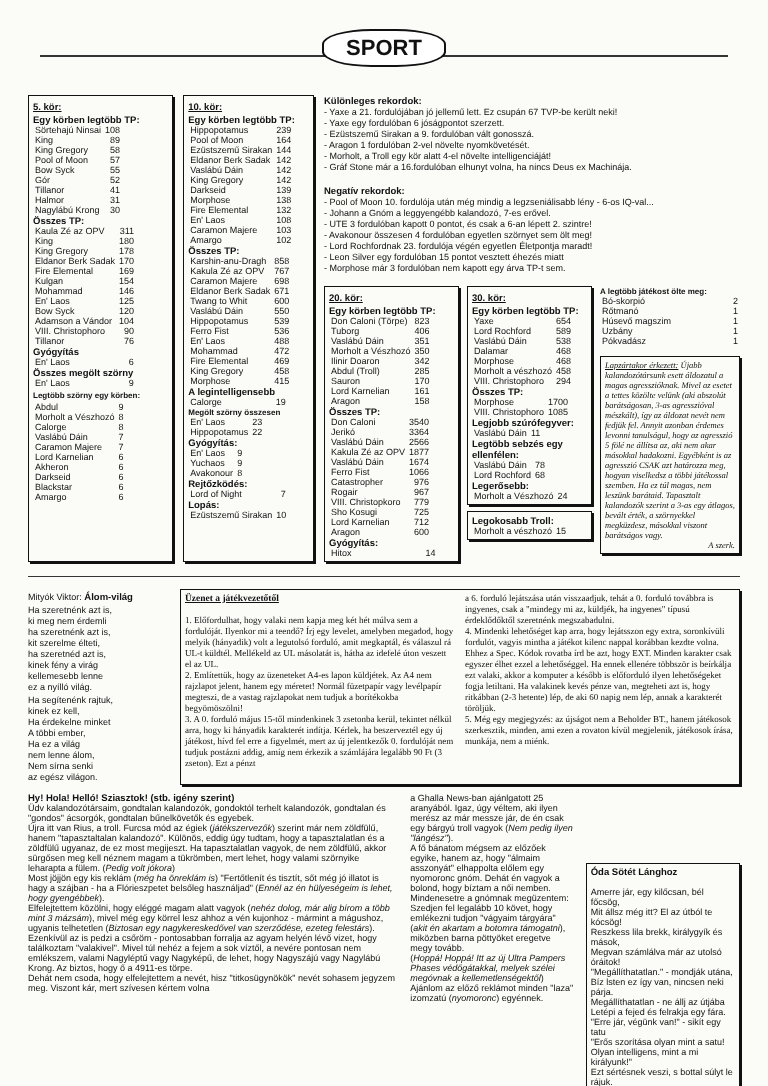SPORT
5. kör:
Egy körben legtöbb TP:
| Sörtehajú Ninsai | 108 |
| King | 89 |
| King Gregory | 58 |
| Pool of Moon | 57 |
| Bow Syck | 55 |
| Gór | 52 |
| Tillanor | 41 |
| Halmor | 31 |
| Nagylábú Krong | 30 |
Összes TP:
| Kaula Zé az OPV | 311 |
| King | 180 |
| King Gregory | 178 |
| Eldanor Berk Sadak | 170 |
| Fire Elemental | 169 |
| Kulgan | 154 |
| Mohammad | 146 |
| En' Laos | 125 |
| Bow Syck | 120 |
| Adamson a Vándor | 104 |
| VIII. Christophoro | 90 |
| Tillanor | 76 |
Gyógyítás
| En' Laos | 6 |
Összes megölt szörny
| En' Laos | 9 |
Legtöbb szörny egy körben:
| Abdul | 9 |
| Morholt a Vészhozó | 8 |
| Calorge | 8 |
| Vaslábú Dáin | 7 |
| Caramon Majere | 7 |
| Lord Karnelian | 6 |
| Akheron | 6 |
| Darkseid | 6 |
| Blackstar | 6 |
| Amargo | 6 |
10. kör:
Egy körben legtöbb TP:
| Hippopotamus | 239 |
| Pool of Moon | 164 |
| Ezüstszemű Sirakan | 144 |
| Eldanor Berk Sadak | 142 |
| Vaslábú Dáin | 142 |
| King Gregory | 142 |
| Darkseid | 139 |
| Morphose | 138 |
| Fire Elemental | 132 |
| En' Laos | 108 |
| Caramon Majere | 103 |
| Amargo | 102 |
Összes TP:
| Karshin-anu-Dragh | 858 |
| Kakula Zé az OPV | 767 |
| Caramon Majere | 698 |
| Eldanor Berk Sadak | 671 |
| Twang to Whit | 600 |
| Vaslábú Dáin | 550 |
| Hippopotamus | 539 |
| Ferro Fist | 536 |
| En' Laos | 488 |
| Mohammad | 472 |
| Fire Elemental | 469 |
| King Gregory | 458 |
| Morphose | 415 |
A legintelligensebb
| Calorge | 19 |
Megölt szörny összesen
| En' Laos | 23 |
| Hippopotamus | 22 |
Gyógyítás:
| En' Laos | 9 |
| Yuchaos | 9 |
| Avakonour | 8 |
Rejtőzködés:
| Lord of Night | 7 |
Lopás:
| Ezüstszemű Sirakan | 10 |
Különleges rekordok:
- Yaxe a 21. fordulójában jó jellemű lett. Ez csupán 67 TVP-be került neki!
- Yaxe egy fordulóban 6 jóságpontot szerzett.
- Ezüstszemű Sirakan a 9. fordulóban vált gonosszá.
- Aragon 1 fordulóban 2-vel növelte nyomkövetését.
- Morholt, a Troll egy kör alatt 4-el növelte intelligenciáját!
- Gráf Stone már a 16.fordulóban elhunyt volna, ha nincs Deus ex Machinája.
Negatív rekordok:
- Pool of Moon 10. fordulója után még mindig a legzseniálisabb lény - 6-os IQ-val...
- Johann a Gnóm a leggyengébb kalandozó, 7-es erővel.
- UTE 3 fordulóban kapott 0 pontot, és csak a 6-an lépett 2. szintre!
- Avakonour összesen 4 fordulóban egyetlen szörnyet sem ölt meg!
- Lord Rochfordnak 23. fordulója végén egyetlen Életpontja maradt!
- Leon Silver egy fordulóban 15 pontot vesztett éhezés miatt
- Morphose már 3 fordulóban nem kapott egy árva TP-t sem.
20. kör:
Egy körben legtöbb TP:
| Don Caloni (Törpe) | 823 |
| Tuborg | 406 |
| Vaslábú Dáin | 351 |
| Morholt a Vészhozó | 350 |
| Ilinir Doaron | 342 |
| Abdul (Troll) | 285 |
| Sauron | 170 |
| Lord Karnelian | 161 |
| Aragon | 158 |
Összes TP:
| Don Caloni | 3540 |
| Jerikó | 3364 |
| Vaslábú Dáin | 2566 |
| Kakula Zé az OPV | 1877 |
| Vaslábú Dáin | 1674 |
| Ferro Fist | 1066 |
| Catastropher | 976 |
| Rogair | 967 |
| VIII. Christopkoro | 779 |
| Sho Kosugi | 725 |
| Lord Karnelian | 712 |
| Aragon | 600 |
Gyógyítás:
| Hitox | 14 |
30. kör:
Egy körben legtöbb TP:
| Yaxe | 654 |
| Lord Rochford | 589 |
| Vaslábú Dáin | 538 |
| Dalamar | 468 |
| Morphose | 468 |
| Morholt a vészhozó | 458 |
| VIII. Christophoro | 294 |
Összes TP:
| Morphose | 1700 |
| VIII. Christophoro | 1085 |
Legjobb szúrófegyver:
| Vaslábú Dáin | 11 |
Legtöbb sebzés egy ellenfélen:
| Vaslábú Dáin | 78 |
| Lord Rochford | 68 |
Legerősebb:
| Morholt a Vészhozó | 24 |
Legokosabb Troll:
| Morholt a vészhozó | 15 |
A legtöbb játékost ölte meg:
| Bó-skorpió | 2 |
| Rőtmanó | 1 |
| Húsevő magszim | 1 |
| Uzbány | 1 |
| Pókvadász | 1 |
Lapzártakor érkezett: Újabb kalandozótársunk esett áldozatul a magas agresszióknak. Mivel az esetet a tettes közölte velünk (aki abszolút barátságosan, 3-as agresszióval mészkált), így az áldozat nevét nem fedjük fel. Annyit azonban érdemes levonni tanulságul, hogy az agresszió 5 fölé ne állítsa az, aki nem akar másokkal hadakozni. Egyébként is az agresszió CSAK azt határozza meg, hogyan viselkedsz a többi játékossal szemben. Ha ez túl magas, nem leszünk barátaid. Tapasztalt kalandozók szerint a 3-as egy átlagos, bevált érték, a szörnyekkel megküzdesz, másokkal viszont barátságos vagy.
A szerk.
Mityók Viktor: Álom-világ
Ha szeretnénk azt is,
ki meg nem érdemli
ha szeretnénk azt is,
kit szerelme élteti,
ha szeretnéd azt is,
kinek fény a virág
kellemesebb lenne
ez a nyílló világ.
Ha segítenénk rajtuk,
kinek ez kell,
Ha érdekelne minket
A többi ember,
Ha ez a világ
nem lenne álom,
Nem sírna senki
az egész világon.
Üzenet a játékvezetőtől
1. Előfordulhat, hogy valaki nem kapja meg két hét múlva sem a fordulóját. Ilyenkor mi a teendő? Írj egy levelet, amelyben megadod, hogy melyik (hányadik) volt a legutolsó forduló, amit megkaptál, és válaszul rá UL-t küldtél. Mellékeld az UL másolatát is, hátha az idefelé úton veszett el az UL.
2. Említettük, hogy az üzeneteket A4-es lapon küldjétek. Az A4 nem rajzlapot jelent, hanem egy méretet! Normál füzetpapír vagy levélpapír megteszi, de a vastag rajzlapokat nem tudjuk a borítékokba begyömöszölni!
3. A 0. forduló május 15-től mindenkinek 3 zsetonba kerül, tekintet nélkül arra, hogy ki hányadik karakterét indítja. Kérlek, ha beszerveztél egy új játékost, hívd fel erre a figyelmét, mert az új jelentkezők 0. fordulóját nem tudjuk postázni addig, amíg nem érkezik a számlájára legalább 90 Ft (3 zseton). Ezt a pénzt
a 6. forduló lejátszása után visszaadjuk, tehát a 0. forduló továbbra is ingyenes, csak a "mindegy mi az, küldjék, ha ingyenes" típusú érdeklődőktől szeretnénk megszabadulni.
4. Mindenki lehetőséget kap arra, hogy lejátsszon egy extra, soronkívüli fordulót, vagyis mintha a játékot kilenc nappal korábban kezdte volna. Ehhez a Spec. Kódok rovatba írd be azt, hogy EXT. Minden karakter csak egyszer élhet ezzel a lehetőséggel. Ha ennek ellenére többször is beírkálja ezt valaki, akkor a komputer a később is előforduló ilyen lehetőségeket fogja letiltani. Ha valakinek kevés pénze van, megteheti azt is, hogy ritkábban (2-3 hetente) lép, de aki 60 napig nem lép, annak a karakterét töröljük.
5. Még egy megjegyzés: az újságot nem a Beholder BT., hanem játékosok szerkesztik, minden, ami ezen a rovaton kívül megjelenik, játékosok írása, munkája, nem a miénk.
Hy! Hola! Helló! Sziasztok! (stb. igény szerint)
Üdv kalandozótársaim, gondtalan kalandozók, gondoktól terhelt kalandozók, gondtalan és "gondos" ácsorgók, gondtalan bűnelkövetők és egyebek.
Újra itt van Rius, a troll. Furcsa mód az égiek (játékszervezők) szerint már nem zöldfülű, hanem "tapasztaltalan kalandozó". Különös, eddig úgy tudtam, hogy a tapasztalatlan és a zöldfülű ugyanaz, de ez most megijeszt. Ha tapasztalatlan vagyok, de nem zöldfülű, akkor sürgősen meg kell néznem magam a tükrömben, mert lehet, hogy valami szörnyike leharapta a fülem. (Pedig volt jókora)
Most jöjjön egy kis reklám (még ha önreklám is) "Fertőtlenít és tisztít, sőt még jó illatot is hagy a szájban - ha a Flórieszpetet belsőleg használjad" (Ennél az én hülyeségeim is lehet, hogy gyengébbek).
Elfelejtettem közölni, hogy eléggé magam alatt vagyok (nehéz dolog, már alig bírom a több mint 3 mázsám), mivel még egy körrel lesz ahhoz a vén kujonhoz - mármint a mágushoz, ugyanis telhetetlen (Biztosan egy nagykereskedővel van szerződése, ezeteg felestárs). Ezenkívül az is pedzi a csőröm - pontosabban forralja az agyam helyén lévő vizet, hogy találkoztam "valakivel". Mivel túl nehéz a fejem a sok víztől, a nevére pontosan nem emlékszem, valami Nagyléptű vagy Nagyképű, de lehet, hogy Nagyszájú vagy Nagylábú Krong. Az biztos, hogy ő a 4911-es törpe.
Dehát nem csoda, hogy elfelejtettem a nevét, hisz "titkosügynökök" nevét sohasem jegyzem meg. Viszont kár, mert szívesen kértem volna
a Ghalla News-ban ajánlgatott 25 aranyából. Igaz, úgy véltem, aki ilyen merész az már messze jár, de én csak egy bárgyú troll vagyok (Nem pedig ilyen "lángész").
A fő bánatom mégsem az előzőek egyike, hanem az, hogy "álmaim asszonyát" elhappolta előlem egy nyomoronc gnóm. Dehát én vagyok a bolond, hogy bíztam a női nemben. Mindenesetre a gnómnak megüzentem: Szedjen fel legalább 10 követ, hogy emlékezni tudjon "vágyaim tárgyára" (akit én akartam a botomra támogatni), miközben barna pöttyöket eregetve megy tovább.
(Hoppá! Hoppá! Itt az új Ultra Pampers Phases védőgátakkal, melyek szélei megóvnak a kellemetlenségektől)
Ajánlom az előző reklámot minden "laza" izomzatú (nyomoronc) egyénnek.
Óda Sötét Lánghoz
Amerre jár, egy kilőcsan, bél főcsög,
Mit állsz még itt? El az útból te kócsög!
Reszkess lila brekk, királygyík és mások,
Megvan számlálva már az utolsó óráitok!
"Megállíthatatlan." - mondják utána,
Bíz lsten ez így van, nincsen neki párja.
Megállíthatatlan - ne állj az útjába
Letépi a fejed és felrakja egy fára.
"Erre jár, végünk van!" - sikít egy tatu
"Erős szorítása olyan mint a satu!
Olyan intelligens, mint a mi királyunk!"
Ezt sértésnek veszi, s bottal súlyt le rájuk.